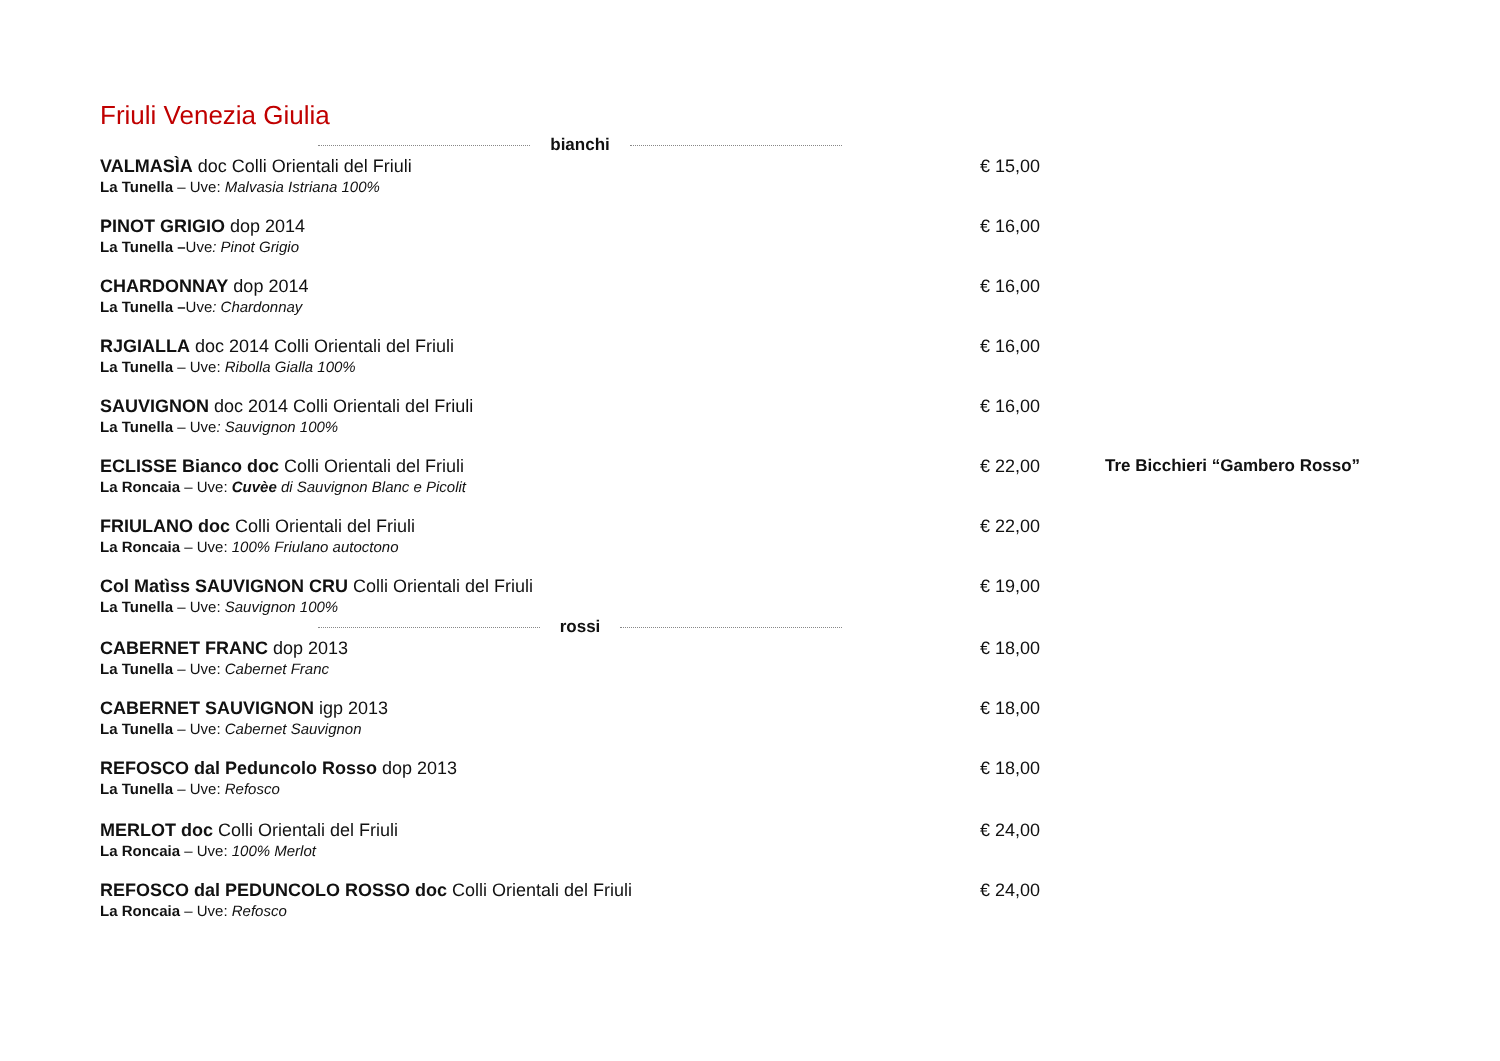Friuli Venezia Giulia
bianchi
VALMASÌA doc Colli Orientali del Friuli
La Tunella – Uve: Malvasia Istriana 100%
€ 15,00
PINOT GRIGIO dop 2014
La Tunella –Uve: Pinot Grigio
€ 16,00
CHARDONNAY dop 2014
La Tunella –Uve: Chardonnay
€ 16,00
RJGIALLA doc 2014 Colli Orientali del Friuli
La Tunella – Uve: Ribolla Gialla 100%
€ 16,00
SAUVIGNON doc 2014 Colli Orientali del Friuli
La Tunella – Uve: Sauvignon 100%
€ 16,00
ECLISSE Bianco doc Colli Orientali del Friuli
La Roncaia – Uve: Cuvèe di Sauvignon Blanc e Picolit
€ 22,00 Tre Bicchieri “Gambero Rosso”
FRIULANO doc Colli Orientali del Friuli
La Roncaia – Uve: 100% Friulano autoctono
€ 22,00
Col Matìss SAUVIGNON CRU Colli Orientali del Friuli
La Tunella – Uve: Sauvignon 100%
€ 19,00
rossi
CABERNET FRANC dop 2013
La Tunella – Uve: Cabernet Franc
€ 18,00
CABERNET SAUVIGNON igp 2013
La Tunella – Uve: Cabernet Sauvignon
€ 18,00
REFOSCO dal Peduncolo Rosso dop 2013
La Tunella – Uve: Refosco
€ 18,00
MERLOT doc Colli Orientali del Friuli
La Roncaia – Uve: 100% Merlot
€ 24,00
REFOSCO dal PEDUNCOLO ROSSO doc Colli Orientali del Friuli
La Roncaia – Uve: Refosco
€ 24,00